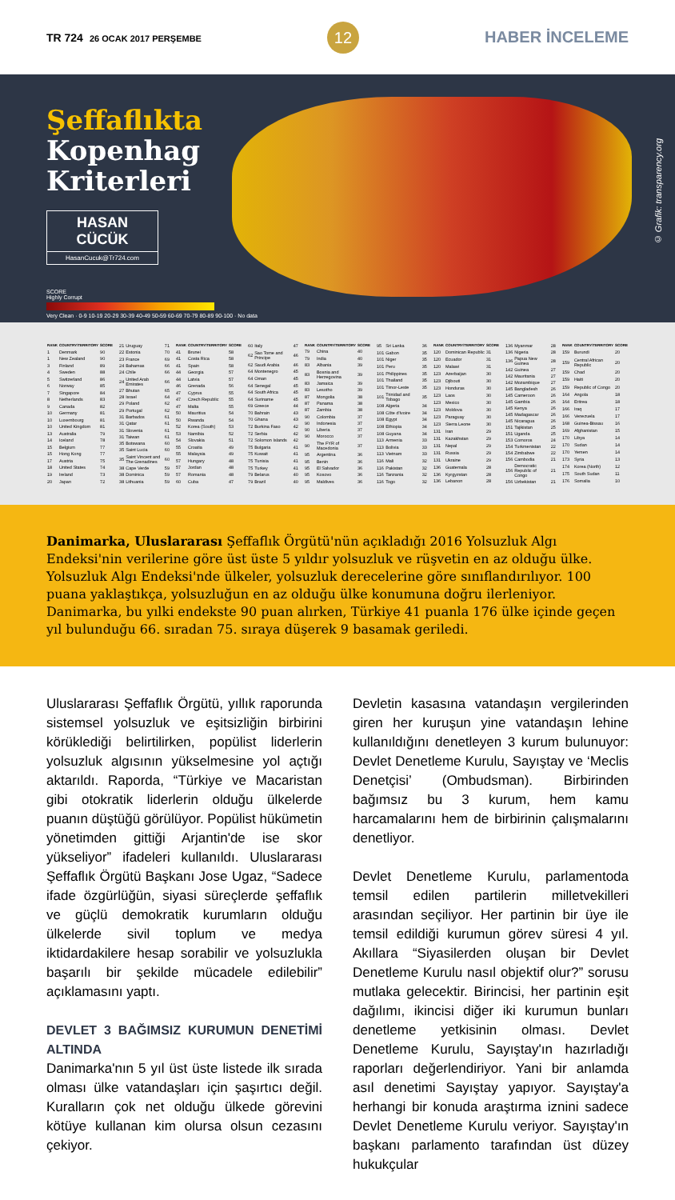TR 724 26 OCAK 2017 PERŞEMBE
12
HABER İNCELEME
Şeffaflıkta
Kopenhag
Kriterleri
HASAN CÜCÜK
HasanCucuk@Tr724.com
SCORE
Highly Corrupt
Very Clean · 0-9 10-19 20-29 30-39 40-49 50-59 60-69 70-79 80-89 90-100 · No data
© Grafik: transparency.org
| RANK | COUNTRY/TERRITORY | SCORE |
| --- | --- | --- |
| 1 | Denmark | 90 |
| 1 | New Zealand | 90 |
| 3 | Finland | 89 |
| 4 | Sweden | 88 |
| 5 | Switzerland | 86 |
| 6 | Norway | 85 |
| 7 | Singapore | 84 |
| 8 | Netherlands | 83 |
| 9 | Canada | 82 |
| 10 | Germany | 81 |
| 10 | Luxembourg | 81 |
| 10 | United Kingdom | 81 |
| 13 | Australia | 79 |
| 14 | Iceland | 78 |
| 15 | Belgium | 77 |
| 15 | Hong Kong | 77 |
| 17 | Austria | 75 |
| 18 | United States | 74 |
| 19 | Ireland | 73 |
| 20 | Japan | 72 |
| 21 | Uruguay | 71 |
| 22 | Estonia | 70 |
| 23 | France | 69 |
| 24 | Bahamas | 66 |
| 24 | Chile | 66 |
| 24 | United Arab Emirates | 66 |
| 27 | Bhutan | 65 |
| 28 | Israel | 64 |
| 29 | Poland | 62 |
| 29 | Portugal | 62 |
| 31 | Barbados | 61 |
| 31 | Qatar | 61 |
| 31 | Slovenia | 61 |
| 31 | Taiwan | 61 |
| 35 | Botswana | 60 |
| 35 | Saint Lucia | 60 |
| 35 | Saint Vincent and The Grenadines | 60 |
| 38 | Cape Verde | 59 |
| 38 | Dominica | 59 |
| 38 | Lithuania | 59 |
| RANK | COUNTRY/TERRITORY | SCORE |
| --- | --- | --- |
| 41 | Brunei | 58 |
| 41 | Costa Rica | 58 |
| 41 | Spain | 58 |
| 44 | Georgia | 57 |
| 44 | Latvia | 57 |
| 46 | Grenada | 56 |
| 47 | Cyprus | 55 |
| 47 | Czech Republic | 55 |
| 47 | Malta | 55 |
| 50 | Mauritius | 54 |
| 50 | Rwanda | 54 |
| 52 | Korea (South) | 53 |
| 53 | Namibia | 52 |
| 54 | Slovakia | 51 |
| 55 | Croatia | 49 |
| 55 | Malaysia | 49 |
| 57 | Hungary | 48 |
| 57 | Jordan | 48 |
| 57 | Romania | 48 |
| 60 | Cuba | 47 |
| 60 | Italy | 47 |
| 62 | Sao Tome and Principe | 46 |
| 62 | Saudi Arabia | 46 |
| 64 | Montenegro | 45 |
| 64 | Oman | 45 |
| 64 | Senegal | 45 |
| 64 | South Africa | 45 |
| 64 | Suriname | 45 |
| 69 | Greece | 44 |
| 70 | Bahrain | 43 |
| 70 | Ghana | 43 |
| 72 | Burkina Faso | 42 |
| 72 | Serbia | 42 |
| 72 | Solomon Islands | 42 |
| 75 | Bulgaria | 41 |
| 75 | Kuwait | 41 |
| 75 | Tunisia | 41 |
| 75 | Turkey | 41 |
| 79 | Belarus | 40 |
| 79 | Brazil | 40 |
| RANK | COUNTRY/TERRITORY | SCORE |
| --- | --- | --- |
| 79 | China | 40 |
| 79 | India | 40 |
| 83 | Albania | 39 |
| 83 | Bosnia and Herzegovina | 39 |
| 83 | Jamaica | 39 |
| 83 | Lesotho | 39 |
| 87 | Mongolia | 38 |
| 87 | Panama | 38 |
| 87 | Zambia | 38 |
| 90 | Colombia | 37 |
| 90 | Indonesia | 37 |
| 90 | Liberia | 37 |
| 90 | Morocco | 37 |
| 90 | The FYR of Macedonia | 37 |
| 95 | Argentina | 36 |
| 95 | Benin | 36 |
| 95 | El Salvador | 36 |
| 95 | Kosovo | 36 |
| 95 | Maldives | 36 |
| 95 | Sri Lanka | 36 |
| 101 | Gabon | 35 |
| 101 | Niger | 35 |
| 101 | Peru | 35 |
| 101 | Philippines | 35 |
| 101 | Thailand | 35 |
| 101 | Timor-Leste | 35 |
| 101 | Trinidad and Tobago | 35 |
| 108 | Algeria | 34 |
| 108 | Côte d'Ivoire | 34 |
| 108 | Egypt | 34 |
| 108 | Ethiopia | 34 |
| 108 | Guyana | 34 |
| 113 | Armenia | 33 |
| 113 | Bolivia | 33 |
| 113 | Vietnam | 33 |
| 116 | Mali | 32 |
| 116 | Pakistan | 32 |
| 116 | Tanzania | 32 |
| 116 | Togo | 32 |
| RANK | COUNTRY/TERRITORY | SCORE |
| --- | --- | --- |
| 120 | Dominican Republic | 31 |
| 120 | Ecuador | 31 |
| 120 | Malawi | 31 |
| 123 | Azerbaijan | 30 |
| 123 | Djibouti | 30 |
| 123 | Honduras | 30 |
| 123 | Laos | 30 |
| 123 | Mexico | 30 |
| 123 | Moldova | 30 |
| 123 | Paraguay | 30 |
| 123 | Sierra Leone | 30 |
| 131 | Iran | 29 |
| 131 | Kazakhstan | 29 |
| 131 | Nepal | 29 |
| 131 | Russia | 29 |
| 131 | Ukraine | 29 |
| 136 | Guatemala | 28 |
| 136 | Kyrgyzstan | 28 |
| 136 | Lebanon | 28 |
| 136 | Myanmar | 28 |
| 136 | Nigeria | 28 |
| 136 | Papua New Guinea | 28 |
| 142 | Guinea | 27 |
| 142 | Mauritania | 27 |
| 142 | Mozambique | 27 |
| 145 | Bangladesh | 26 |
| 145 | Cameroon | 26 |
| 145 | Gambia | 26 |
| 145 | Kenya | 26 |
| 145 | Madagascar | 26 |
| 145 | Nicaragua | 26 |
| 151 | Tajikistan | 25 |
| 151 | Uganda | 25 |
| 153 | Comoros | 24 |
| 154 | Turkmenistan | 22 |
| 154 | Zimbabwe | 22 |
| 156 | Cambodia | 21 |
| 156 | Democratic Republic of Congo | 21 |
| 156 | Uzbekistan | 21 |
| RANK | COUNTRY/TERRITORY | SCORE |
| --- | --- | --- |
| 159 | Burundi | 20 |
| 159 | Central African Republic | 20 |
| 159 | Chad | 20 |
| 159 | Haiti | 20 |
| 159 | Republic of Congo | 20 |
| 164 | Angola | 18 |
| 164 | Eritrea | 18 |
| 166 | Iraq | 17 |
| 166 | Venezuela | 17 |
| 168 | Guinea-Bissau | 16 |
| 169 | Afghanistan | 15 |
| 170 | Libya | 14 |
| 170 | Sudan | 14 |
| 170 | Yemen | 14 |
| 173 | Syria | 13 |
| 174 | Korea (North) | 12 |
| 175 | South Sudan | 11 |
| 176 | Somalia | 10 |
Danimarka, Uluslararası Şeffaflık Örgütü'nün açıkladığı 2016 Yolsuzluk Algı Endeksi'nin verilerine göre üst üste 5 yıldır yolsuzluk ve rüşvetin en az olduğu ülke. Yolsuzluk Algı Endeksi'nde ülkeler, yolsuzluk derecelerine göre sınıflandırılıyor. 100 puana yaklaştıkça, yolsuzluğun en az olduğu ülke konumuna doğru ilerleniyor. Danimarka, bu yılki endekste 90 puan alırken, Türkiye 41 puanla 176 ülke içinde geçen yıl bulunduğu 66. sıradan 75. sıraya düşerek 9 basamak geriledi.
Uluslararası Şeffaflık Örgütü, yıllık raporunda sistemsel yolsuzluk ve eşitsizliğin birbirini körüklediği belirtilirken, popülist liderlerin yolsuzluk algısının yükselmesine yol açtığı aktarıldı. Raporda, “Türkiye ve Macaristan gibi otokratik liderlerin olduğu ülkelerde puanın düştüğü görülüyor. Popülist hükümetin yönetimden gittiği Arjantin'de ise skor yükseliyor” ifadeleri kullanıldı. Uluslararası Şeffaflık Örgütü Başkanı Jose Ugaz, “Sadece ifade özgürlüğün, siyasi süreçlerde şeffaflık ve güçlü demokratik kurumların olduğu ülkelerde sivil toplum ve medya iktidardakilere hesap sorabilir ve yolsuzlukla başarılı bir şekilde mücadele edilebilir” açıklamasını yaptı.
DEVLET 3 BAĞIMSIZ KURUMUN DENETİMİ ALTINDA
Danimarka'nın 5 yıl üst üste listede ilk sırada olması ülke vatandaşları için şaşırtıcı değil. Kuralların çok net olduğu ülkede görevini kötüye kullanan kim olursa olsun cezasını çekiyor.
Devletin kasasına vatandaşın vergilerinden giren her kuruşun yine vatandaşın lehine kullanıldığını denetleyen 3 kurum bulunuyor: Devlet Denetleme Kurulu, Sayıştay ve ‘Meclis Denetçisi’ (Ombudsman). Birbirinden bağımsız bu 3 kurum, hem kamu harcamalarını hem de birbirinin çalışmalarını denetliyor.
Devlet Denetleme Kurulu, parlamentoda temsil edilen partilerin milletvekilleri arasından seçiliyor. Her partinin bir üye ile temsil edildiği kurumun görev süresi 4 yıl. Akıllara “Siyasilerden oluşan bir Devlet Denetleme Kurulu nasıl objektif olur?” sorusu mutlaka gelecektir. Birincisi, her partinin eşit dağılımı, ikincisi diğer iki kurumun bunları denetleme yetkisinin olması. Devlet Denetleme Kurulu, Sayıştay'ın hazırladığı raporları değerlendiriyor. Yani bir anlamda asıl denetimi Sayıştay yapıyor. Sayıştay'a herhangi bir konuda araştırma iznini sadece Devlet Denetleme Kurulu veriyor. Sayıştay'ın başkanı parlamento tarafından üst düzey hukukçular